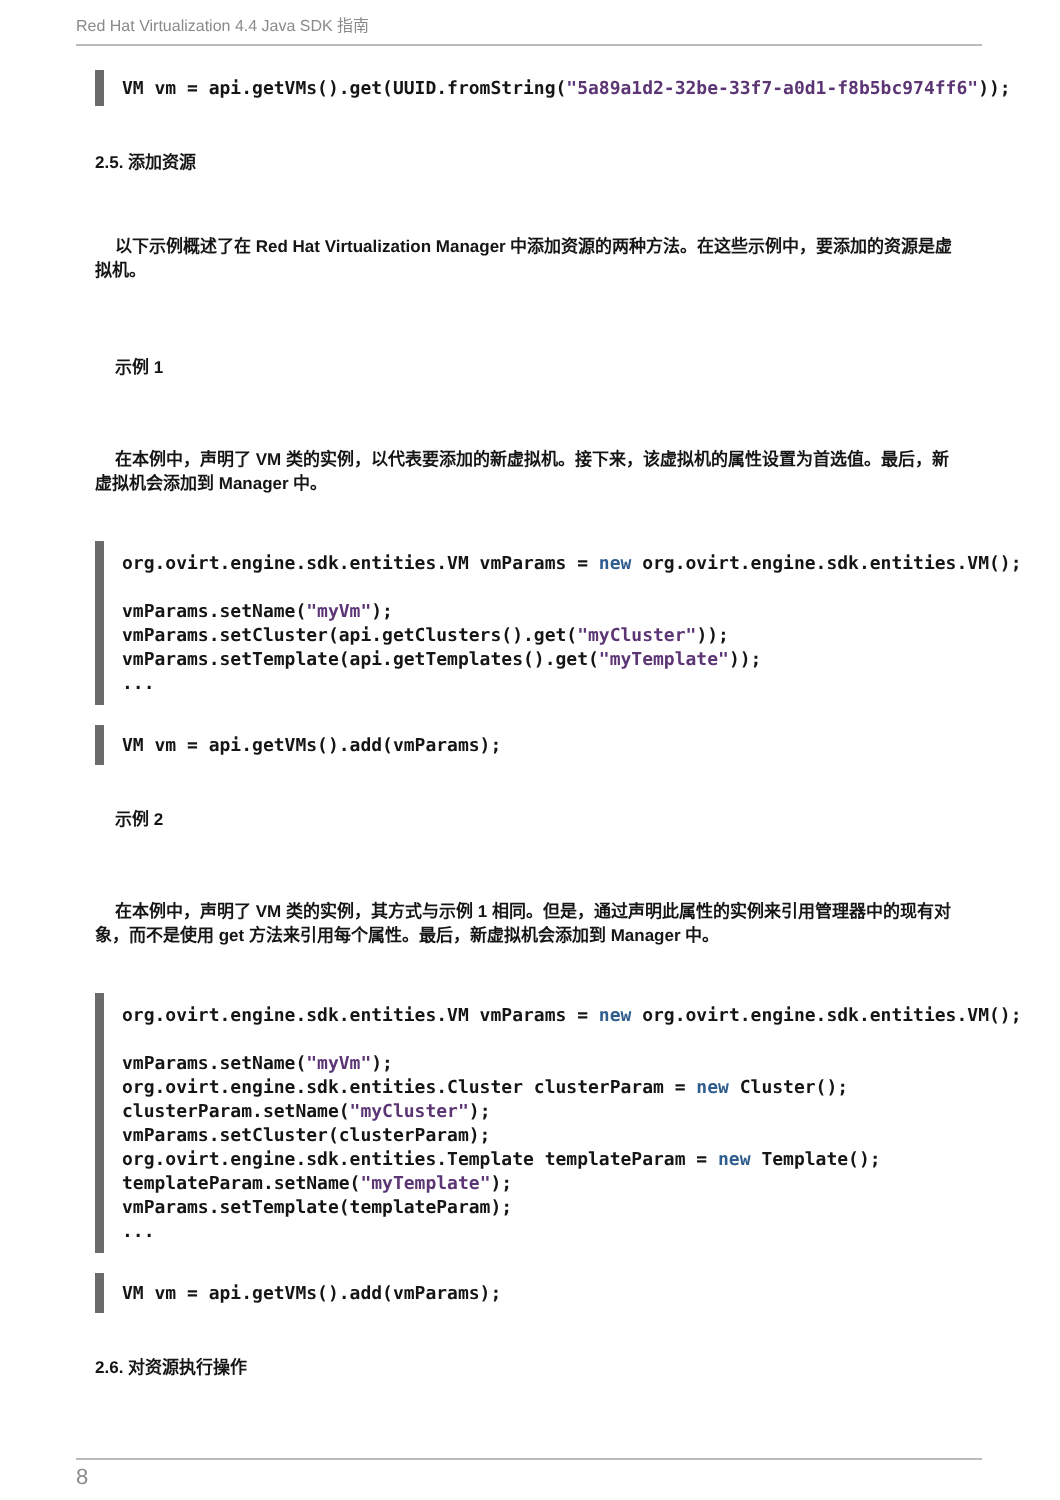Red Hat Virtualization 4.4 Java SDK 指南
VM vm = api.getVMs().get(UUID.fromString("5a89a1d2-32be-33f7-a0d1-f8b5bc974ff6"));
2.5. 添加资源
以下示例概述了在 Red Hat Virtualization Manager 中添加资源的两种方法。在这些示例中，要添加的资源是虚拟机。
示例 1
在本例中，声明了 VM 类的实例，以代表要添加的新虚拟机。接下来，该虚拟机的属性设置为首选值。最后，新虚拟机会添加到 Manager 中。
org.ovirt.engine.sdk.entities.VM vmParams = new org.ovirt.engine.sdk.entities.VM();

vmParams.setName("myVm");
vmParams.setCluster(api.getClusters().get("myCluster"));
vmParams.setTemplate(api.getTemplates().get("myTemplate"));
...
VM vm = api.getVMs().add(vmParams);
示例 2
在本例中，声明了 VM 类的实例，其方式与示例 1 相同。但是，通过声明此属性的实例来引用管理器中的现有对象，而不是使用 get 方法来引用每个属性。最后，新虚拟机会添加到 Manager 中。
org.ovirt.engine.sdk.entities.VM vmParams = new org.ovirt.engine.sdk.entities.VM();

vmParams.setName("myVm");
org.ovirt.engine.sdk.entities.Cluster clusterParam = new Cluster();
clusterParam.setName("myCluster");
vmParams.setCluster(clusterParam);
org.ovirt.engine.sdk.entities.Template templateParam = new Template();
templateParam.setName("myTemplate");
vmParams.setTemplate(templateParam);
...
VM vm = api.getVMs().add(vmParams);
2.6. 对资源执行操作
8